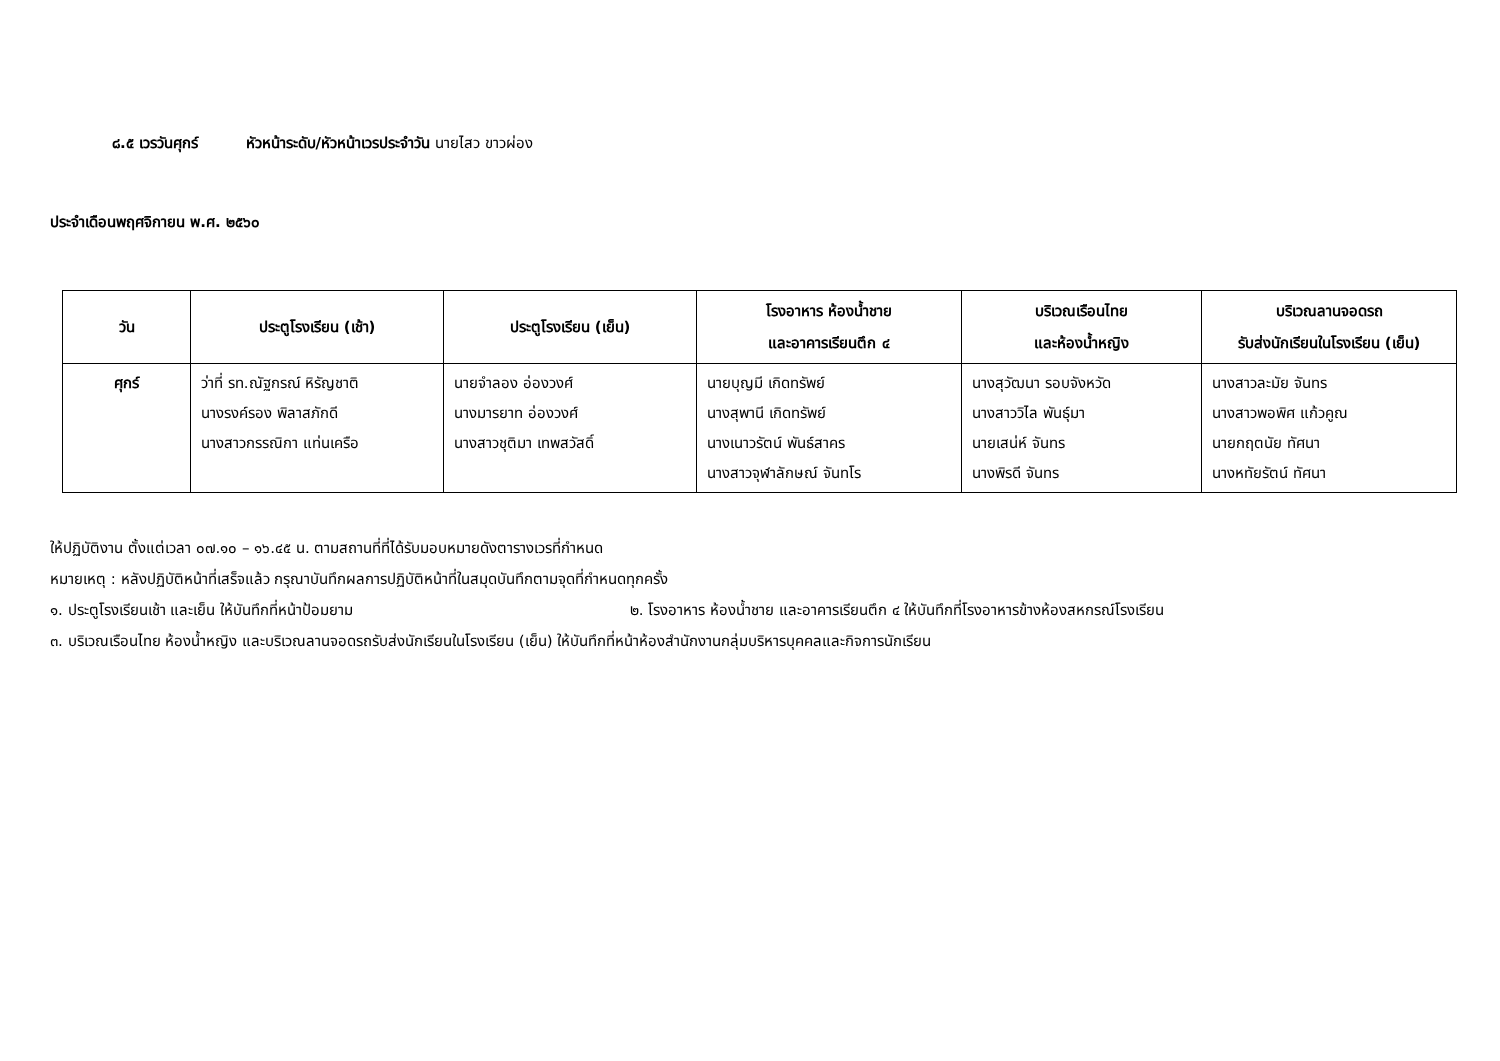๘.๕ เวรวันศุกร์ หัวหน้าระดับ/หัวหน้าเวรประจำวัน นายไสว ขาวผ่อง
ประจำเดือนพฤศจิกายน พ.ศ. ๒๕๖๐
| วัน | ประตูโรงเรียน (เช้า) | ประตูโรงเรียน (เย็น) | โรงอาหาร ห้องน้ำชาย และอาคารเรียนตึก ๔ | บริเวณเรือนไทย และห้องน้ำหญิง | บริเวณลานจอดรถ รับส่งนักเรียนในโรงเรียน (เย็น) |
| --- | --- | --- | --- | --- | --- |
| ศุกร์ | ว่าที่ รท.ณัฐกรณ์ หิรัญชาติ นางรงค์รอง พิลาสภักดี นางสาวกรรณิกา แท่นเครือ | นายจำลอง อ่องวงศ์ นางมารยาท อ่องวงศ์ นางสาวชุติมา เทพสวัสดิ์ | นายบุญมี เกิดทรัพย์ นางสุพานี เกิดทรัพย์ นางเนาวรัตน์ พันธ์สาคร นางสาวจุฬาลักษณ์ จันทโร | นางสุวัฒนา รอบจังหวัด นางสาววิไล พันธุ์มา นายเสน่ห์ จันทร นางพิรดี จันทร | นางสาวละมัย จันทร นางสาวพอพิศ แก้วคูณ นายกฤตนัย ทัศนา นางหทัยรัตน์ ทัศนา |
ให้ปฏิบัติงาน ตั้งแต่เวลา ๐๗.๑๐ – ๑๖.๔๕ น. ตามสถานที่ที่ได้รับมอบหมายดังตารางเวรที่กำหนด
หมายเหตุ : หลังปฏิบัติหน้าที่เสร็จแล้ว กรุณาบันทึกผลการปฏิบัติหน้าที่ในสมุดบันทึกตามจุดที่กำหนดทุกครั้ง
๑. ประตูโรงเรียนเช้า และเย็น ให้บันทึกที่หน้าป้อมยาม ๒. โรงอาหาร ห้องน้ำชาย และอาคารเรียนตึก ๔ ให้บันทึกที่โรงอาหารข้างห้องสหกรณ์โรงเรียน
๓. บริเวณเรือนไทย ห้องน้ำหญิง และบริเวณลานจอดรถรับส่งนักเรียนในโรงเรียน (เย็น) ให้บันทึกที่หน้าห้องสำนักงานกลุ่มบริหารบุคคลและกิจการนักเรียน